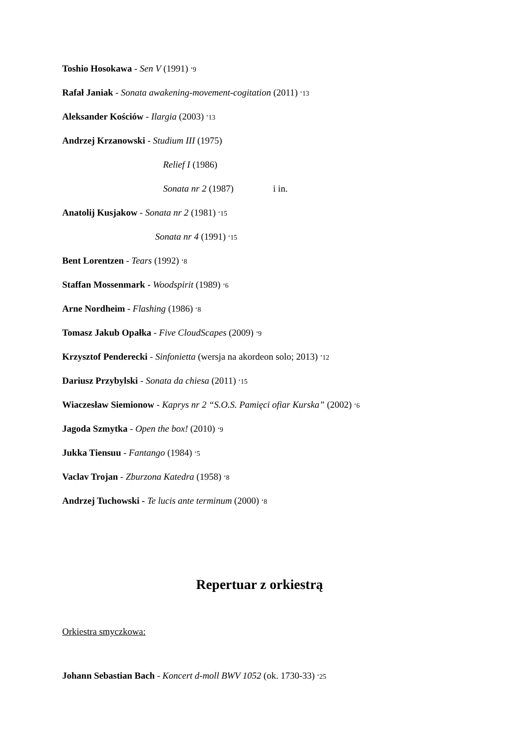Toshio Hosokawa - Sen V (1991) ‘9
Rafał Janiak - Sonata awakening-movement-cogitation (2011) ‘13
Aleksander Kościów - Ilargia (2003) ’13
Andrzej Krzanowski - Studium III (1975)
Relief I (1986)
Sonata nr 2 (1987) i in.
Anatolij Kusjakow - Sonata nr 2 (1981) ‘15
Sonata nr 4 (1991) ‘15
Bent Lorentzen - Tears (1992) ‘8
Staffan Mossenmark - Woodspirit (1989) ‘6
Arne Nordheim - Flashing (1986) ‘8
Tomasz Jakub Opałka - Five CloudScapes (2009) ‘9
Krzysztof Penderecki - Sinfonietta (wersja na akordeon solo; 2013) ’12
Dariusz Przybylski - Sonata da chiesa (2011) ‘15
Wiaczesław Siemionow - Kaprys nr 2 “S.O.S. Pamięci ofiar Kurska” (2002) ‘6
Jagoda Szmytka - Open the box! (2010) ‘9
Jukka Tiensuu - Fantango (1984) ‘5
Vaclav Trojan - Zburzona Katedra (1958) ‘8
Andrzej Tuchowski - Te lucis ante terminum (2000) ‘8
Repertuar z orkiestrą
Orkiestra smyczkowa:
Johann Sebastian Bach - Koncert d-moll BWV 1052 (ok. 1730-33) ‘25